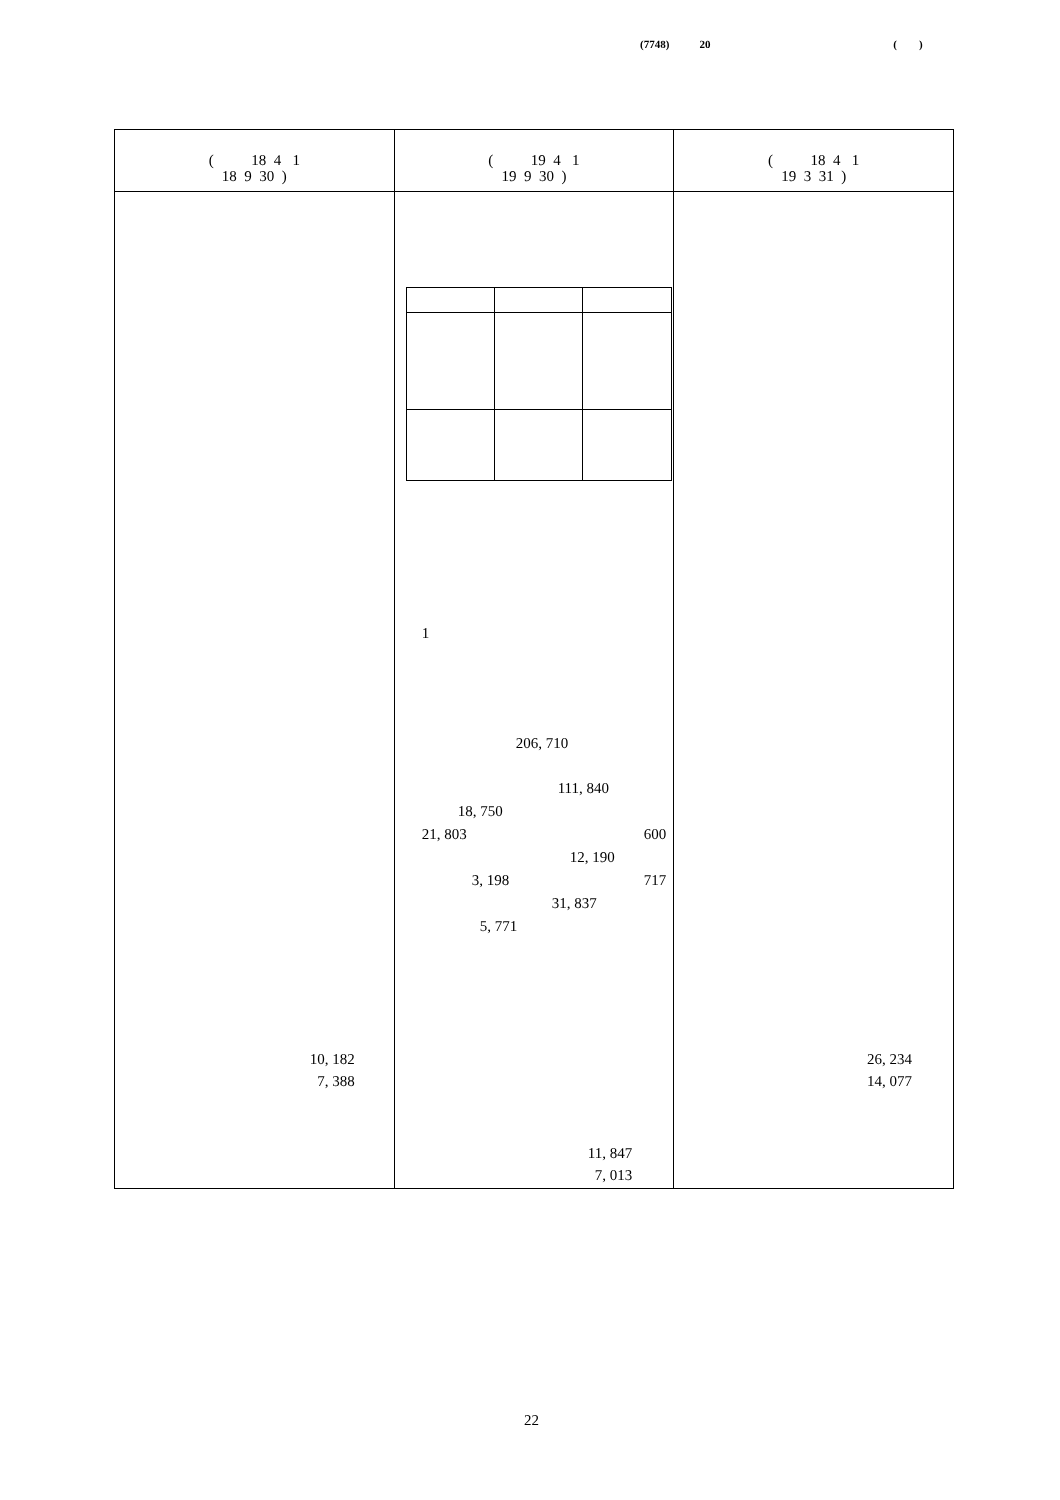(7748) 20 ( )
| ( 18 4 1 18 9 30 ) | ( 19 4 1 19 9 30 ) | ( 18 4 1 19 3 31 ) |
| --- | --- | --- |
| 10, 182 7, 388 | 1 206, 710 111, 840 18, 750 21, 803 600 12, 190 3, 198 717 31, 837 5, 771 11, 847 7, 013 | 26, 234 14, 077 |
22